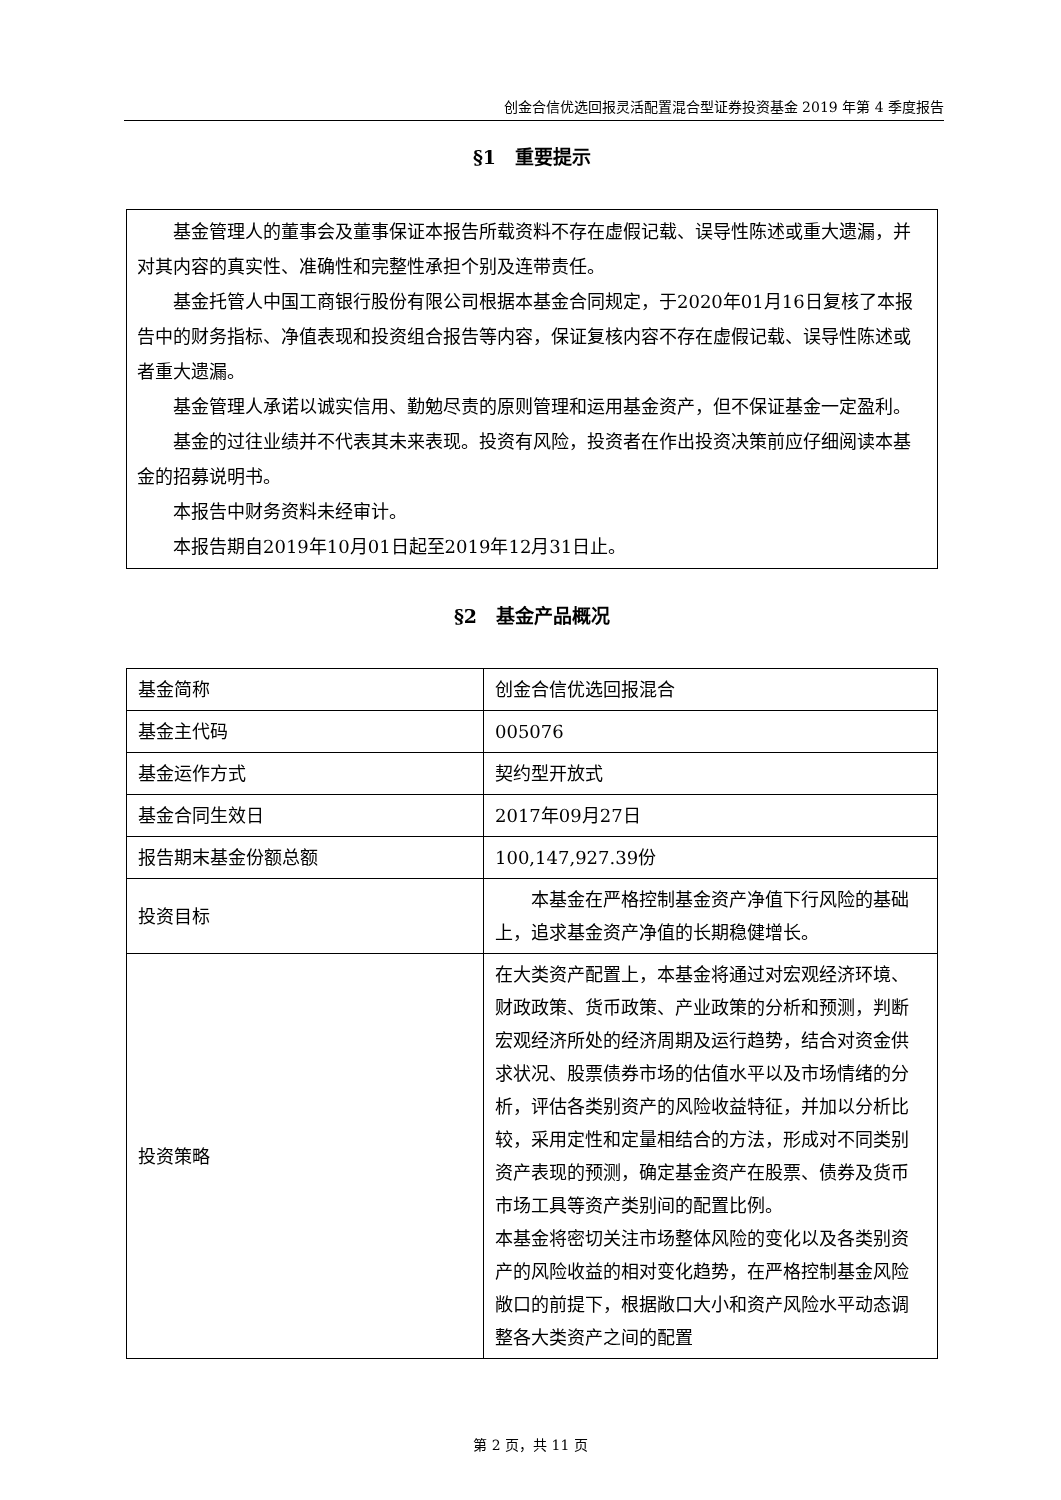创金合信优选回报灵活配置混合型证券投资基金 2019 年第 4 季度报告
§1　重要提示
基金管理人的董事会及董事保证本报告所载资料不存在虚假记载、误导性陈述或重大遗漏，并对其内容的真实性、准确性和完整性承担个别及连带责任。
基金托管人中国工商银行股份有限公司根据本基金合同规定，于2020年01月16日复核了本报告中的财务指标、净值表现和投资组合报告等内容，保证复核内容不存在虚假记载、误导性陈述或者重大遗漏。
基金管理人承诺以诚实信用、勤勉尽责的原则管理和运用基金资产，但不保证基金一定盈利。
基金的过往业绩并不代表其未来表现。投资有风险，投资者在作出投资决策前应仔细阅读本基金的招募说明书。
本报告中财务资料未经审计。
本报告期自2019年10月01日起至2019年12月31日止。
§2　基金产品概况
| 基金简称 | 创金合信优选回报混合 |
| 基金主代码 | 005076 |
| 基金运作方式 | 契约型开放式 |
| 基金合同生效日 | 2017年09月27日 |
| 报告期末基金份额总额 | 100,147,927.39份 |
| 投资目标 | 本基金在严格控制基金资产净值下行风险的基础上，追求基金资产净值的长期稳健增长。 |
| 投资策略 | 在大类资产配置上，本基金将通过对宏观经济环境、财政政策、货币政策、产业政策的分析和预测，判断宏观经济所处的经济周期及运行趋势，结合对资金供求状况、股票债券市场的估值水平以及市场情绪的分析，评估各类别资产的风险收益特征，并加以分析比较，采用定性和定量相结合的方法，形成对不同类别资产表现的预测，确定基金资产在股票、债券及货币市场工具等资产类别间的配置比例。 本基金将密切关注市场整体风险的变化以及各类别资产的风险收益的相对变化趋势，在严格控制基金风险敞口的前提下，根据敞口大小和资产风险水平动态调整各大类资产之间的配置 |
第 2 页，共 11 页